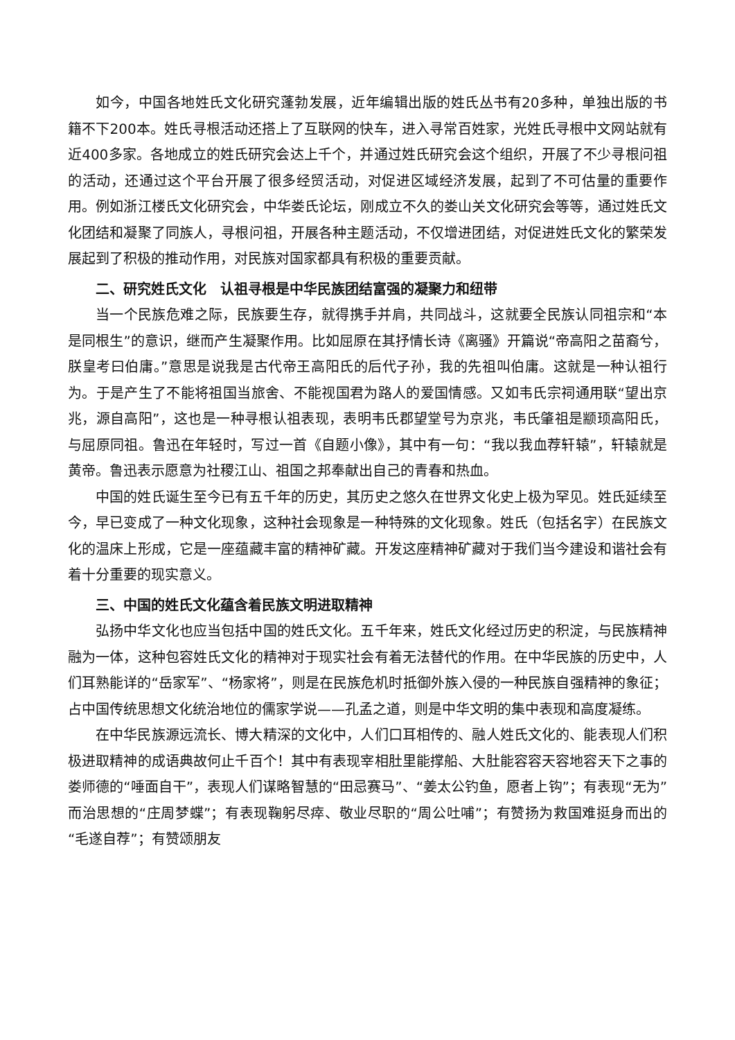如今，中国各地姓氏文化研究蓬勃发展，近年编辑出版的姓氏丛书有20多种，单独出版的书籍不下200本。姓氏寻根活动还搭上了互联网的快车，进入寻常百姓家，光姓氏寻根中文网站就有近400多家。各地成立的姓氏研究会达上千个，并通过姓氏研究会这个组织，开展了不少寻根问祖的活动，还通过这个平台开展了很多经贸活动，对促进区域经济发展，起到了不可估量的重要作用。例如浙江楼氏文化研究会，中华娄氏论坛，刚成立不久的娄山关文化研究会等等，通过姓氏文化团结和凝聚了同族人，寻根问祖，开展各种主题活动，不仅增进团结，对促进姓氏文化的繁荣发展起到了积极的推动作用，对民族对国家都具有积极的重要贡献。
二、研究姓氏文化　认祖寻根是中华民族团结富强的凝聚力和纽带
当一个民族危难之际，民族要生存，就得携手并肩，共同战斗，这就要全民族认同祖宗和“本是同根生”的意识，继而产生凝聚作用。比如屈原在其抒情长诗《离骚》开篇说“帝高阳之苗裔兮，朕皇考曰伯庸。”意思是说我是古代帝王高阳氏的后代子孙，我的先祖叫伯庸。这就是一种认祖行为。于是产生了不能将祖国当旅舍、不能视国君为路人的爱国情感。又如韦氏宗祠通用联“望出京兆，源自高阳”，这也是一种寻根认祖表现，表明韦氏郡望堂号为京兆，韦氏肇祖是颛顼高阳氏，与屈原同祖。鲁迅在年轻时，写过一首《自题小像》，其中有一句：“我以我血荐轩辕”，轩辕就是黄帝。鲁迅表示愿意为社稷江山、祖国之邦奉献出自己的青春和热血。
中国的姓氏诞生至今已有五千年的历史，其历史之悠久在世界文化史上极为罕见。姓氏延续至今，早已变成了一种文化现象，这种社会现象是一种特殊的文化现象。姓氏（包括名字）在民族文化的温床上形成，它是一座蕴藏丰富的精神矿藏。开发这座精神矿藏对于我们当今建设和谐社会有着十分重要的现实意义。
三、中国的姓氏文化蕴含着民族文明进取精神
弘扬中华文化也应当包括中国的姓氏文化。五千年来，姓氏文化经过历史的积淀，与民族精神融为一体，这种包容姓氏文化的精神对于现实社会有着无法替代的作用。在中华民族的历史中，人们耳熟能详的“岳家军”、“杨家将”，则是在民族危机时抵御外族入侵的一种民族自强精神的象征；占中国传统思想文化统治地位的儒家学说——孔孟之道，则是中华文明的集中表现和高度凝练。
在中华民族源远流长、博大精深的文化中，人们口耳相传的、融人姓氏文化的、能表现人们积极进取精神的成语典故何止千百个！其中有表现宰相肚里能撑船、大肚能容容天容地容天下之事的娄师德的“唾面自干”，表现人们谋略智慧的“田忌赛马”、“姜太公钓鱼，愿者上钩”；有表现“无为”而治思想的“庄周梦蝶”；有表现鞠躬尽瘁、敬业尽职的“周公吐哺”；有赞扬为救国难挺身而出的“毛遂自荐”；有赞颂朋友